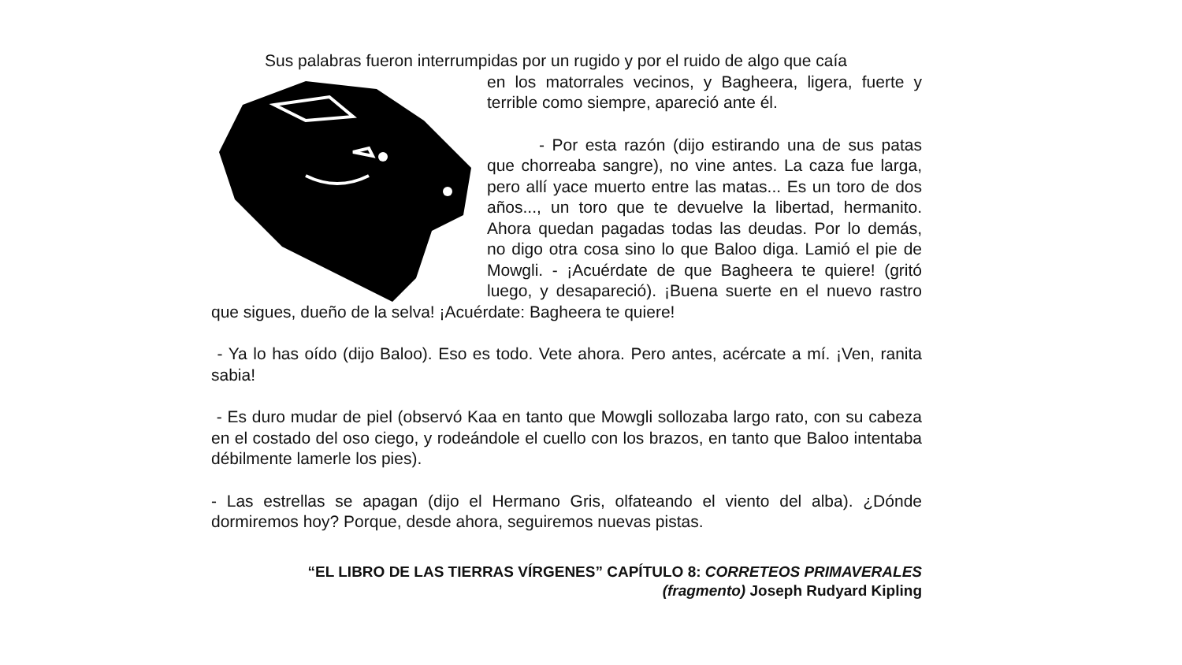Sus palabras fueron interrumpidas por un rugido y por el ruido de algo que caía
en los matorrales vecinos, y Bagheera, ligera, fuerte y terrible como siempre, apareció ante él.
- Por esta razón (dijo estirando una de sus patas que chorreaba sangre), no vine antes. La caza fue larga, pero allí yace muerto entre las matas... Es un toro de dos años..., un toro que te devuelve la libertad, hermanito. Ahora quedan pagadas todas las deudas. Por lo demás, no digo otra cosa sino lo que Baloo diga. Lamió el pie de Mowgli. - ¡Acuérdate de que Bagheera te quiere! (gritó luego, y desapareció). ¡Buena suerte en el nuevo rastro que sigues, dueño de la selva! ¡Acuérdate: Bagheera te quiere!
- Ya lo has oído (dijo Baloo). Eso es todo. Vete ahora. Pero antes, acércate a mí. ¡Ven, ranita sabia!
- Es duro mudar de piel (observó Kaa en tanto que Mowgli sollozaba largo rato, con su cabeza en el costado del oso ciego, y rodeándole el cuello con los brazos, en tanto que Baloo intentaba débilmente lamerle los pies).
- Las estrellas se apagan (dijo el Hermano Gris, olfateando el viento del alba). ¿Dónde dormiremos hoy? Porque, desde ahora, seguiremos nuevas pistas.
“EL LIBRO DE LAS TIERRAS VÍRGENES” CAPÍTULO 8: CORRETEOS PRIMAVERALES
(fragmento) Joseph Rudyard Kipling